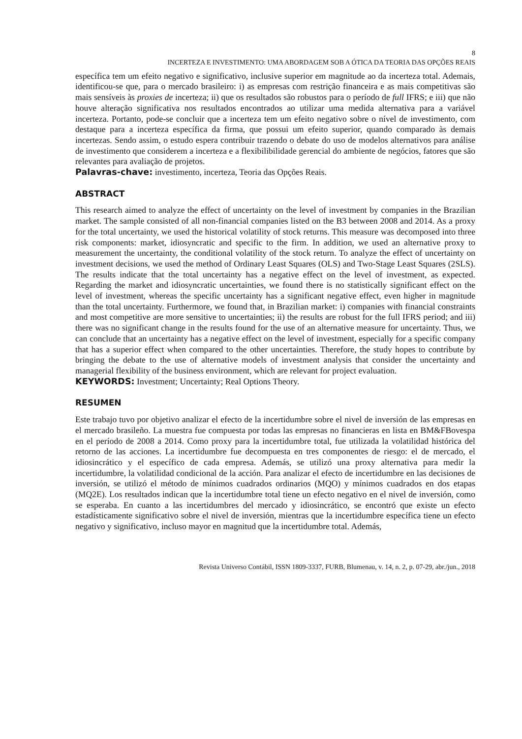8
INCERTEZA E INVESTIMENTO: UMA ABORDAGEM SOB A ÓTICA DA TEORIA DAS OPÇÕES REAIS
específica tem um efeito negativo e significativo, inclusive superior em magnitude ao da incerteza total. Ademais, identificou-se que, para o mercado brasileiro: i) as empresas com restrição financeira e as mais competitivas são mais sensíveis às proxies de incerteza; ii) que os resultados são robustos para o período de full IFRS; e iii) que não houve alteração significativa nos resultados encontrados ao utilizar uma medida alternativa para a variável incerteza. Portanto, pode-se concluir que a incerteza tem um efeito negativo sobre o nível de investimento, com destaque para a incerteza específica da firma, que possui um efeito superior, quando comparado às demais incertezas. Sendo assim, o estudo espera contribuir trazendo o debate do uso de modelos alternativos para análise de investimento que considerem a incerteza e a flexibilibilidade gerencial do ambiente de negócios, fatores que são relevantes para avaliação de projetos.
Palavras-chave: investimento, incerteza, Teoria das Opções Reais.
ABSTRACT
This research aimed to analyze the effect of uncertainty on the level of investment by companies in the Brazilian market. The sample consisted of all non-financial companies listed on the B3 between 2008 and 2014. As a proxy for the total uncertainty, we used the historical volatility of stock returns. This measure was decomposed into three risk components: market, idiosyncratic and specific to the firm. In addition, we used an alternative proxy to measurement the uncertainty, the conditional volatility of the stock return. To analyze the effect of uncertainty on investment decisions, we used the method of Ordinary Least Squares (OLS) and Two-Stage Least Squares (2SLS). The results indicate that the total uncertainty has a negative effect on the level of investment, as expected. Regarding the market and idiosyncratic uncertainties, we found there is no statistically significant effect on the level of investment, whereas the specific uncertainty has a significant negative effect, even higher in magnitude than the total uncertainty. Furthermore, we found that, in Brazilian market: i) companies with financial constraints and most competitive are more sensitive to uncertainties; ii) the results are robust for the full IFRS period; and iii) there was no significant change in the results found for the use of an alternative measure for uncertainty. Thus, we can conclude that an uncertainty has a negative effect on the level of investment, especially for a specific company that has a superior effect when compared to the other uncertainties. Therefore, the study hopes to contribute by bringing the debate to the use of alternative models of investment analysis that consider the uncertainty and managerial flexibility of the business environment, which are relevant for project evaluation.
KEYWORDS: Investment; Uncertainty; Real Options Theory.
RESUMEN
Este trabajo tuvo por objetivo analizar el efecto de la incertidumbre sobre el nivel de inversión de las empresas en el mercado brasileño. La muestra fue compuesta por todas las empresas no financieras en lista en BM&FBovespa en el período de 2008 a 2014. Como proxy para la incertidumbre total, fue utilizada la volatilidad histórica del retorno de las acciones. La incertidumbre fue decompuesta en tres componentes de riesgo: el de mercado, el idiosincrático y el específico de cada empresa. Además, se utilizó una proxy alternativa para medir la incertidumbre, la volatilidad condicional de la acción. Para analizar el efecto de incertidumbre en las decisiones de inversión, se utilizó el método de mínimos cuadrados ordinarios (MQO) y mínimos cuadrados en dos etapas (MQ2E). Los resultados indican que la incertidumbre total tiene un efecto negativo en el nivel de inversión, como se esperaba. En cuanto a las incertidumbres del mercado y idiosincrático, se encontró que existe un efecto estadísticamente significativo sobre el nivel de inversión, mientras que la incertidumbre específica tiene un efecto negativo y significativo, incluso mayor en magnitud que la incertidumbre total. Además,
Revista Universo Contábil, ISSN 1809-3337, FURB, Blumenau, v. 14, n. 2, p. 07-29, abr./jun., 2018